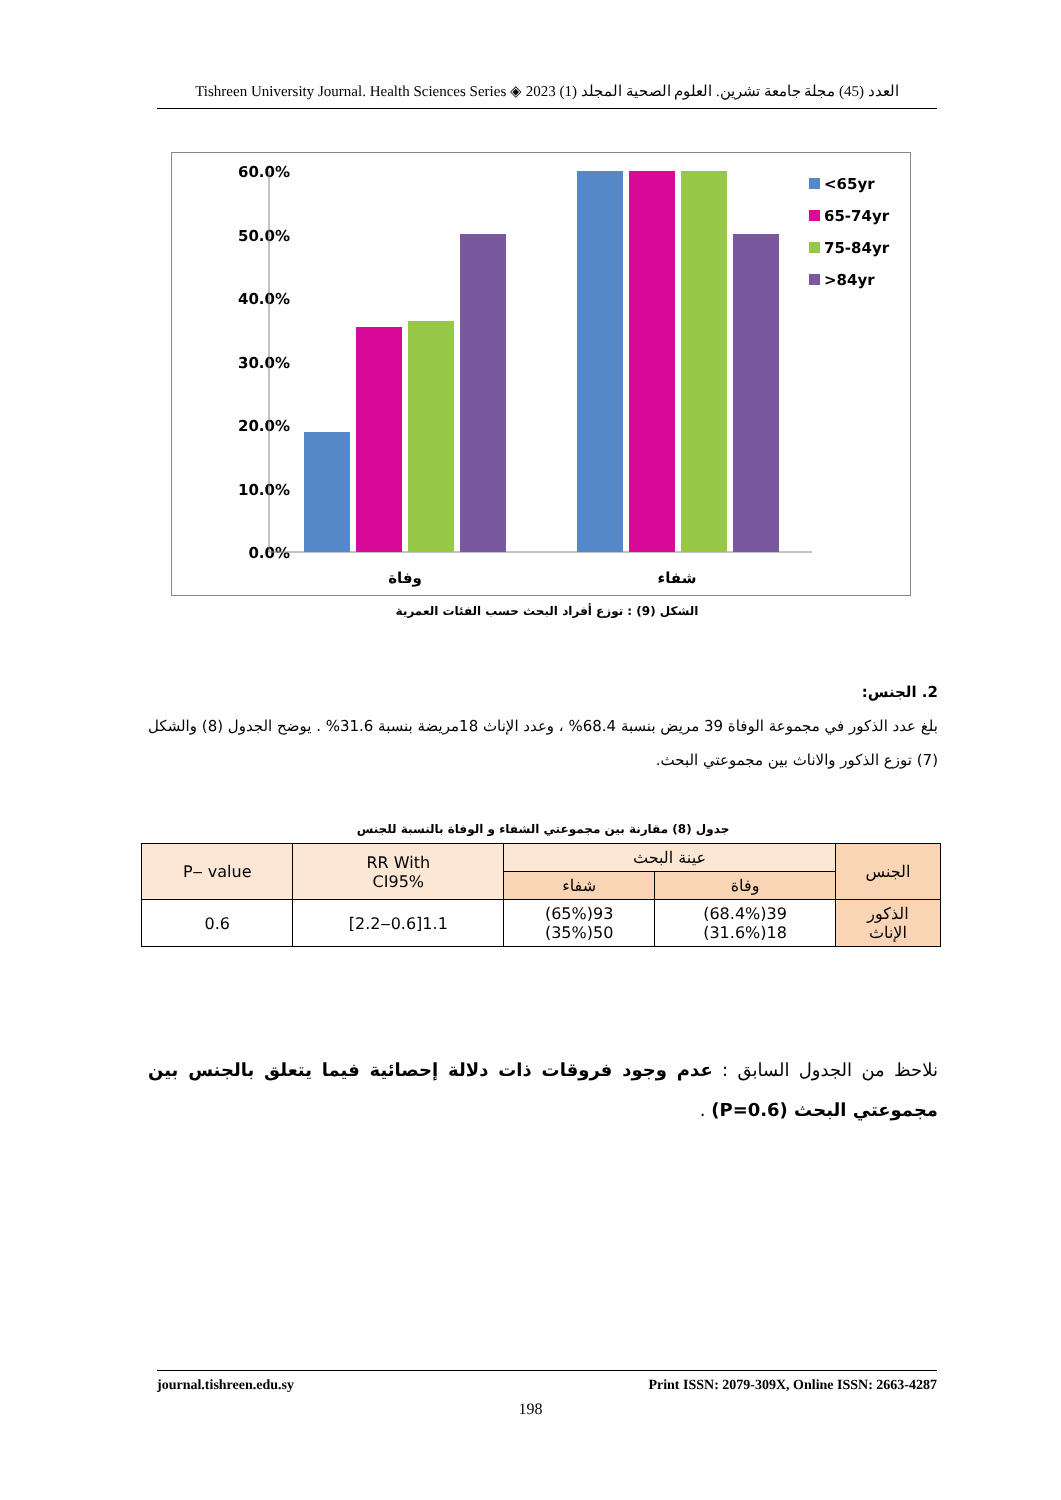Tishreen University Journal. Health Sciences Series ◈ 2023 (1) العدد (45) مجلة جامعة تشرين. العلوم الصحية المجلد
60.0%
50.0%
40.0%
30.0%
20.0%
10.0%
0.0%
وفاة
شفاء
<65yr
65-74yr
75-84yr
>84yr
الشكل (9) : توزع أفراد البحث حسب الفئات العمرية
2. الجنس:
بلغ عدد الذكور في مجموعة الوفاة 39 مريض بنسبة 68.4% ، وعدد الإناث 18مريضة بنسبة 31.6% . يوضح الجدول (8) والشكل (7) توزع الذكور والاناث بين مجموعتي البحث.
جدول (8) مقارنة بين مجموعتي الشفاء و الوفاة بالنسبة للجنس
| الجنس | عينة البحث | | RR With CI95% | P‒ value |
| --- | --- | --- | --- | --- |
| | وفاة | شفاء | | |
| الذكور الإناث | 39(68.4%) 18(31.6%) | 93(65%) 50(35%) | 1.1[0.6‒2.2] | 0.6 |
نلاحظ من الجدول السابق : عدم وجود فروقات ذات دلالة إحصائية فيما يتعلق بالجنس بين مجموعتي البحث (P=0.6) .
journal.tishreen.edu.sy Print ISSN: 2079-309X, Online ISSN: 2663-4287
198